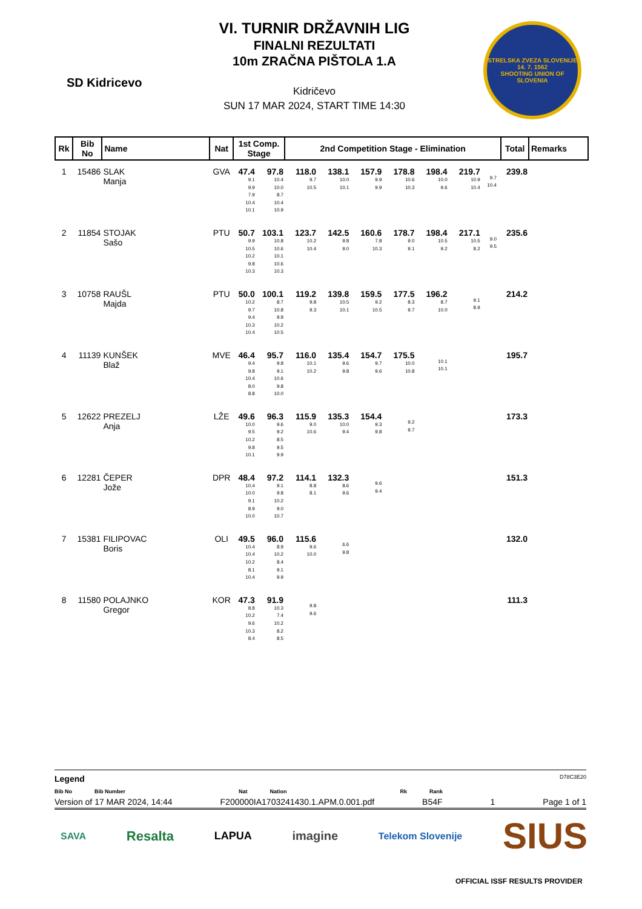SD Kidricevo
VI. TURNIR DRŽAVNIH LIG
FINALNI REZULTATI
10m ZRAČNA PIŠTOLA 1.A
Kidričevo
SUN 17 MAR 2024, START TIME 14:30
STRELSKA ZVEZA SLOVENIJE
14. 7. 1562
SHOOTING UNION OF SLOVENIA
| Rk | Bib No | Name | Nat | 1st Comp. Stage | | 2nd Competition Stage - Elimination | | | | | | | | Total | Remarks |
| --- | --- | --- | --- | --- | --- | --- | --- | --- | --- | --- | --- | --- | --- | --- | --- |
| 1 | 15486 | SLAK Manja | GVA | 47.4 9.1 9.9 7.9 10.4 10.1 | 97.8 10.4 10.0 8.7 10.4 10.9 | 118.0 9.7 10.5 | 138.1 10.0 10.1 | 157.9 9.9 9.9 | 178.8 10.6 10.3 | 198.4 10.0 9.6 | 219.7 10.9 10.4 | 9.7 10.4 | | 239.8 | |
| 2 | 11854 | STOJAK Sašo | PTU | 50.7 9.9 10.5 10.2 9.8 10.3 | 103.1 10.8 10.6 10.1 10.6 10.3 | 123.7 10.2 10.4 | 142.5 9.8 9.0 | 160.6 7.8 10.3 | 178.7 9.0 9.1 | 198.4 10.5 9.2 | 217.1 10.5 8.2 | 9.0 9.5 | | 235.6 | |
| 3 | 10758 | RAUŠL Majda | PTU | 50.0 10.2 9.7 9.4 10.3 10.4 | 100.1 8.7 10.8 9.9 10.2 10.5 | 119.2 9.8 9.3 | 139.8 10.5 10.1 | 159.5 9.2 10.5 | 177.5 8.3 9.7 | 196.2 8.7 10.0 | 9.1 8.9 | | | 214.2 | |
| 4 | 11139 | KUNŠEK Blaž | MVE | 46.4 9.4 9.8 10.4 8.0 8.8 | 95.7 9.8 9.1 10.6 9.8 10.0 | 116.0 10.1 10.2 | 135.4 9.6 9.8 | 154.7 9.7 9.6 | 175.5 10.0 10.8 | 10.1 10.1 | | | | 195.7 | |
| 5 | 12622 | PREZELJ Anja | LŽE | 49.6 10.0 9.5 10.2 9.8 10.1 | 96.3 9.6 9.2 8.5 9.5 9.9 | 115.9 9.0 10.6 | 135.3 10.0 9.4 | 154.4 9.3 9.8 | 9.2 9.7 | | | | | 173.3 | |
| 6 | 12281 | ČEPER Jože | DPR | 48.4 10.4 10.0 9.1 8.9 10.0 | 97.2 9.1 9.8 10.2 9.0 10.7 | 114.1 8.8 8.1 | 132.3 8.6 9.6 | 9.6 9.4 | | | | | | 151.3 | |
| 7 | 15381 | FILIPOVAC Boris | OLI | 49.5 10.4 10.4 10.2 8.1 10.4 | 96.0 8.9 10.2 8.4 9.1 9.9 | 115.6 9.6 10.0 | 6.6 9.8 | | | | | | | 132.0 | |
| 8 | 11580 | POLAJNKO Gregor | KOR | 47.3 8.8 10.2 9.6 10.3 8.4 | 91.9 10.3 7.4 10.2 8.2 8.5 | 9.8 9.6 | | | | | | | | 111.3 | |
Legend D78C3E20
Bib No Bib Number Nat Nation Rk Rank
Version of 17 MAR 2024, 14:44 F200000IA1703241430.1.APM.0.001.pdf B54F 1 Page 1 of 1
SAVA Resalta LAPUA imagine Telekom Slovenije SIUS
OFFICIAL ISSF RESULTS PROVIDER